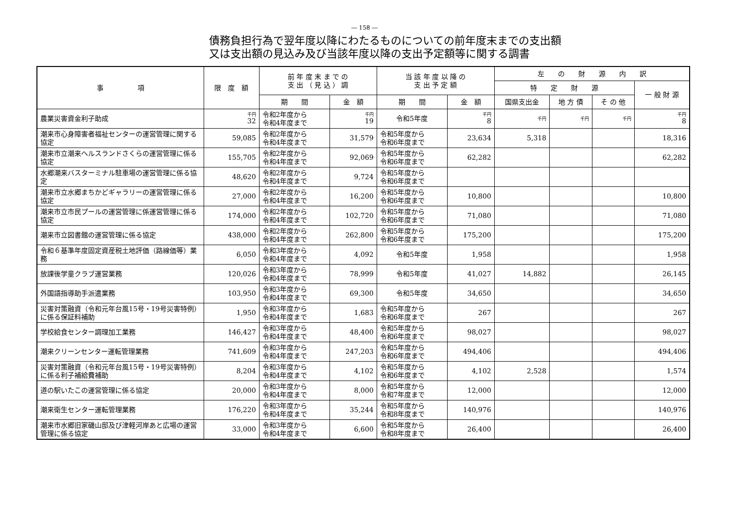― 158 ―
債務負担行為で翌年度以降にわたるものについての前年度末までの支出額
又は支出額の見込み及び当該年度以降の支出予定額等に関する調書
| 事 項 | 限 度 額 | 前 年 度 末 ま で の 支 出 （ 見 込 ） 調 | | 当 該 年 度 以 降 の 支 出 予 定 額 | | 左 の 財 源 内 訳 | | | |
| --- | --- | --- | --- | --- | --- | --- | --- | --- | --- |
| | | | | | | 特 定 財 源 | | | 一 般 財 源 |
| | | 期 間 | 金 額 | 期 間 | 金 額 | 国県支出金 | 地 方 債 | そ の 他 | |
| 農業災害資金利子助成 | 千円 32 | 令和2年度から 令和4年度まで | 千円 19 | 令和5年度 | 千円 8 | 千円 | 千円 | 千円 | 千円 8 |
| 潮来市心身障害者福祉センターの運営管理に関する協定 | 59,085 | 令和2年度から 令和4年度まで | 31,579 | 令和5年度から 令和6年度まで | 23,634 | 5,318 | | | 18,316 |
| 潮来市立潮来ヘルスランドさくらの運営管理に係る協定 | 155,705 | 令和2年度から 令和4年度まで | 92,069 | 令和5年度から 令和6年度まで | 62,282 | | | | 62,282 |
| 水郷潮来バスターミナル駐車場の運営管理に係る協定 | 48,620 | 令和2年度から 令和4年度まで | 9,724 | 令和5年度から 令和6年度まで | | | | | |
| 潮来市立水郷まちかどギャラリーの運営管理に係る協定 | 27,000 | 令和2年度から 令和4年度まで | 16,200 | 令和5年度から 令和6年度まで | 10,800 | | | | 10,800 |
| 潮来市立市民プールの運営管理に係運営管理に係る協定 | 174,000 | 令和2年度から 令和4年度まで | 102,720 | 令和5年度から 令和6年度まで | 71,080 | | | | 71,080 |
| 潮来市立図書館の運営管理に係る協定 | 438,000 | 令和2年度から 令和4年度まで | 262,800 | 令和5年度から 令和6年度まで | 175,200 | | | | 175,200 |
| 令和６基準年度固定資産税土地評価（路線価等）業務 | 6,050 | 令和3年度から 令和4年度まで | 4,092 | 令和5年度 | 1,958 | | | | 1,958 |
| 放課後学童クラブ運営業務 | 120,026 | 令和3年度から 令和4年度まで | 78,999 | 令和5年度 | 41,027 | 14,882 | | | 26,145 |
| 外国語指導助手派遣業務 | 103,950 | 令和3年度から 令和4年度まで | 69,300 | 令和5年度 | 34,650 | | | | 34,650 |
| 災害対策融資（令和元年台風15号・19号災害特例）に係る保証料補助 | 1,950 | 令和3年度から 令和4年度まで | 1,683 | 令和5年度から 令和6年度まで | 267 | | | | 267 |
| 学校給食センター調理加工業務 | 146,427 | 令和3年度から 令和4年度まで | 48,400 | 令和5年度から 令和6年度まで | 98,027 | | | | 98,027 |
| 潮来クリーンセンター運転管理業務 | 741,609 | 令和3年度から 令和4年度まで | 247,203 | 令和5年度から 令和6年度まで | 494,406 | | | | 494,406 |
| 災害対策融資（令和元年台風15号・19号災害特例）に係る利子補給費補助 | 8,204 | 令和3年度から 令和4年度まで | 4,102 | 令和5年度から 令和6年度まで | 4,102 | 2,528 | | | 1,574 |
| 道の駅いたこの運営管理に係る協定 | 20,000 | 令和3年度から 令和4年度まで | 8,000 | 令和5年度から 令和7年度まで | 12,000 | | | | 12,000 |
| 潮来衛生センター運転管理業務 | 176,220 | 令和3年度から 令和4年度まで | 35,244 | 令和5年度から 令和8年度まで | 140,976 | | | | 140,976 |
| 潮来市水郷旧家磯山邸及び津軽河岸あと広場の運営管理に係る協定 | 33,000 | 令和3年度から 令和4年度まで | 6,600 | 令和5年度から 令和8年度まで | 26,400 | | | | 26,400 |